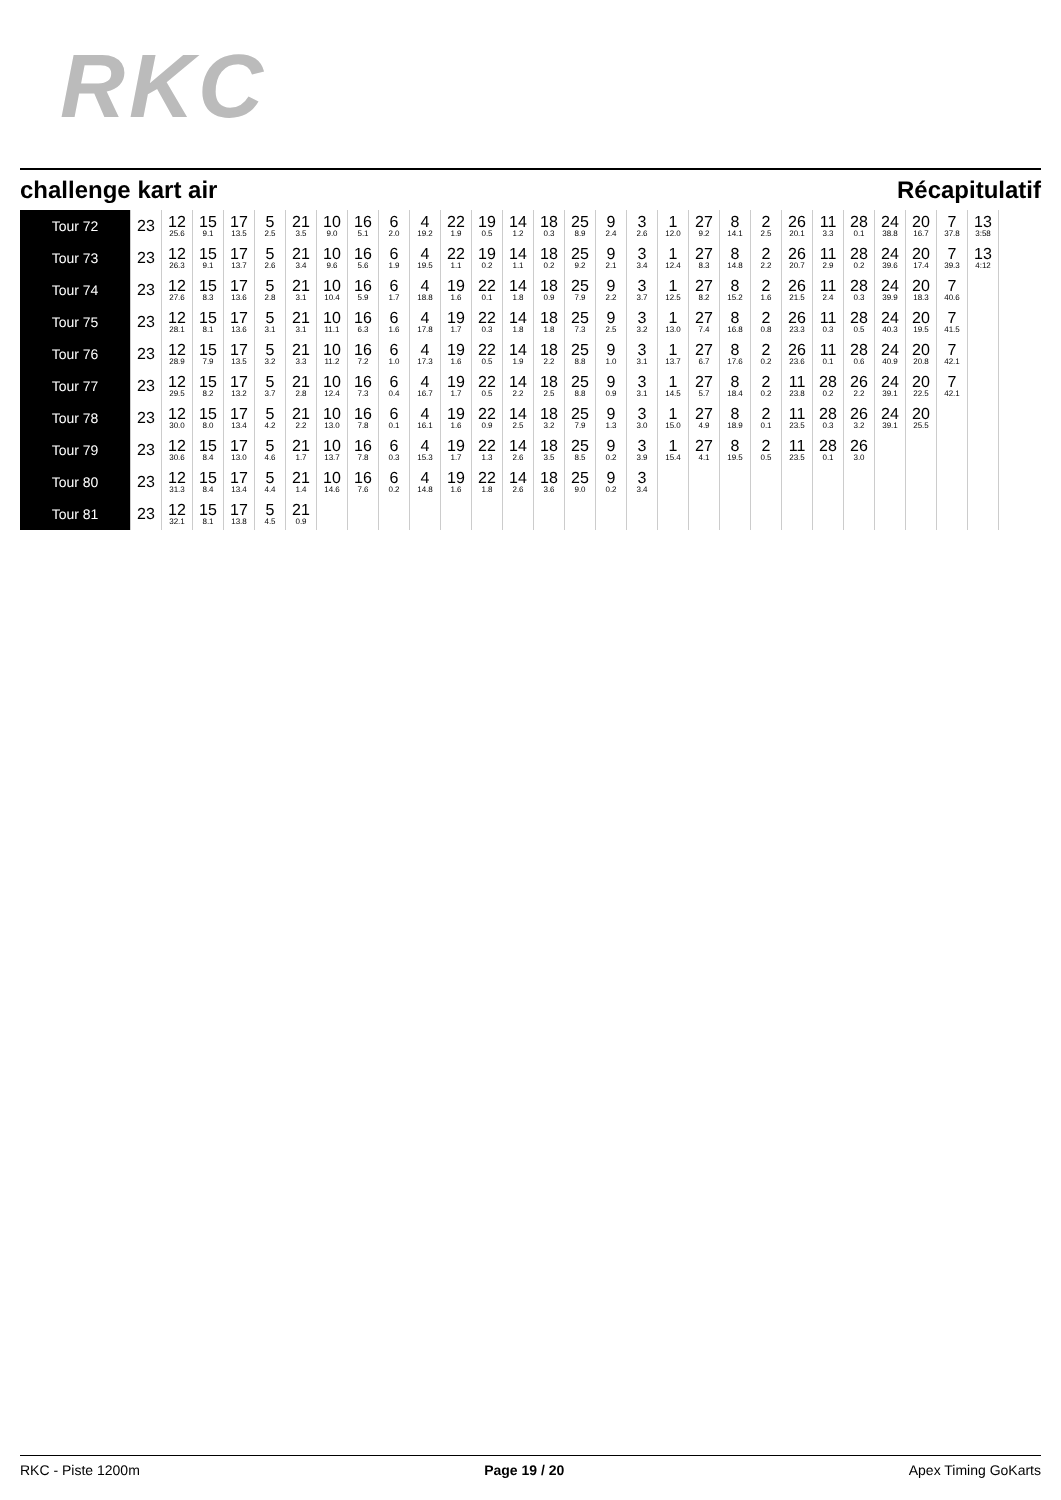RKC
challenge kart air Récapitulatif
| Tour 72 | 23 | 12 25.6 | 15 9.1 | 17 13.5 | 5 2.5 | 21 3.5 | 10 9.0 | 16 5.1 | 6 2.0 | 4 19.2 | 22 1.9 | 19 0.5 | 14 1.2 | 18 0.3 | 25 8.9 | 9 2.4 | 3 2.6 | 1 12.0 | 27 9.2 | 8 14.1 | 2 2.5 | 26 20.1 | 11 3.3 | 28 0.1 | 24 38.8 | 20 16.7 | 7 37.8 | 13 3:58 |
| Tour 73 | 23 | 12 26.3 | 15 9.1 | 17 13.7 | 5 2.6 | 21 3.4 | 10 9.6 | 16 5.6 | 6 1.9 | 4 19.5 | 22 1.1 | 19 0.2 | 14 1.1 | 18 0.2 | 25 9.2 | 9 2.1 | 3 3.4 | 1 12.4 | 27 8.3 | 8 14.8 | 2 2.2 | 26 20.7 | 11 2.9 | 28 0.2 | 24 39.6 | 20 17.4 | 7 39.3 | 13 4:12 |
| Tour 74 | 23 | 12 27.6 | 15 8.3 | 17 13.6 | 5 2.8 | 21 3.1 | 10 10.4 | 16 5.9 | 6 1.7 | 4 18.8 | 19 1.6 | 22 0.1 | 14 1.8 | 18 0.9 | 25 7.9 | 9 2.2 | 3 3.7 | 1 12.5 | 27 8.2 | 8 15.2 | 2 1.6 | 26 21.5 | 11 2.4 | 28 0.3 | 24 39.9 | 20 18.3 | 7 40.6 | |
| Tour 75 | 23 | 12 28.1 | 15 8.1 | 17 13.6 | 5 3.1 | 21 3.1 | 10 11.1 | 16 6.3 | 6 1.6 | 4 17.8 | 19 1.7 | 22 0.3 | 14 1.8 | 18 1.8 | 25 7.3 | 9 2.5 | 3 3.2 | 1 13.0 | 27 7.4 | 8 16.8 | 2 0.8 | 26 23.3 | 11 0.3 | 28 0.5 | 24 40.3 | 20 19.5 | 7 41.5 | |
| Tour 76 | 23 | 12 28.9 | 15 7.9 | 17 13.5 | 5 3.2 | 21 3.3 | 10 11.2 | 16 7.2 | 6 1.0 | 4 17.3 | 19 1.6 | 22 0.5 | 14 1.9 | 18 2.2 | 25 8.8 | 9 1.0 | 3 3.1 | 1 13.7 | 27 6.7 | 8 17.6 | 2 0.2 | 26 23.6 | 11 0.1 | 28 0.6 | 24 40.9 | 20 20.8 | 7 42.1 | |
| Tour 77 | 23 | 12 29.5 | 15 8.2 | 17 13.2 | 5 3.7 | 21 2.8 | 10 12.4 | 16 7.3 | 6 0.4 | 4 16.7 | 19 1.7 | 22 0.5 | 14 2.2 | 18 2.5 | 25 8.8 | 9 0.9 | 3 3.1 | 1 14.5 | 27 5.7 | 8 18.4 | 2 0.2 | 11 23.8 | 28 0.2 | 26 2.2 | 24 39.1 | 20 22.5 | 7 42.1 | |
| Tour 78 | 23 | 12 30.0 | 15 8.0 | 17 13.4 | 5 4.2 | 21 2.2 | 10 13.0 | 16 7.8 | 6 0.1 | 4 16.1 | 19 1.6 | 22 0.9 | 14 2.5 | 18 3.2 | 25 7.9 | 9 1.3 | 3 3.0 | 1 15.0 | 27 4.9 | 8 18.9 | 2 0.1 | 11 23.5 | 28 0.3 | 26 3.2 | 24 39.1 | 20 25.5 | | |
| Tour 79 | 23 | 12 30.6 | 15 8.4 | 17 13.0 | 5 4.6 | 21 1.7 | 10 13.7 | 16 7.8 | 6 0.3 | 4 15.3 | 19 1.7 | 22 1.3 | 14 2.6 | 18 3.5 | 25 8.5 | 9 0.2 | 3 3.9 | 1 15.4 | 27 4.1 | 8 19.5 | 2 0.5 | 11 23.5 | 28 0.1 | 26 3.0 | | | | |
| Tour 80 | 23 | 12 31.3 | 15 8.4 | 17 13.4 | 5 4.4 | 21 1.4 | 10 14.6 | 16 7.6 | 6 0.2 | 4 14.8 | 19 1.6 | 22 1.8 | 14 2.6 | 18 3.6 | 25 9.0 | 9 0.2 | 3 3.4 | | | | | | | | | | | |
| Tour 81 | 23 | 12 32.1 | 15 8.1 | 17 13.8 | 5 4.5 | 21 0.9 | | | | | | | | | | | | | | | | | | | | | | |
RKC - Piste 1200m Page 19 / 20 Apex Timing GoKarts